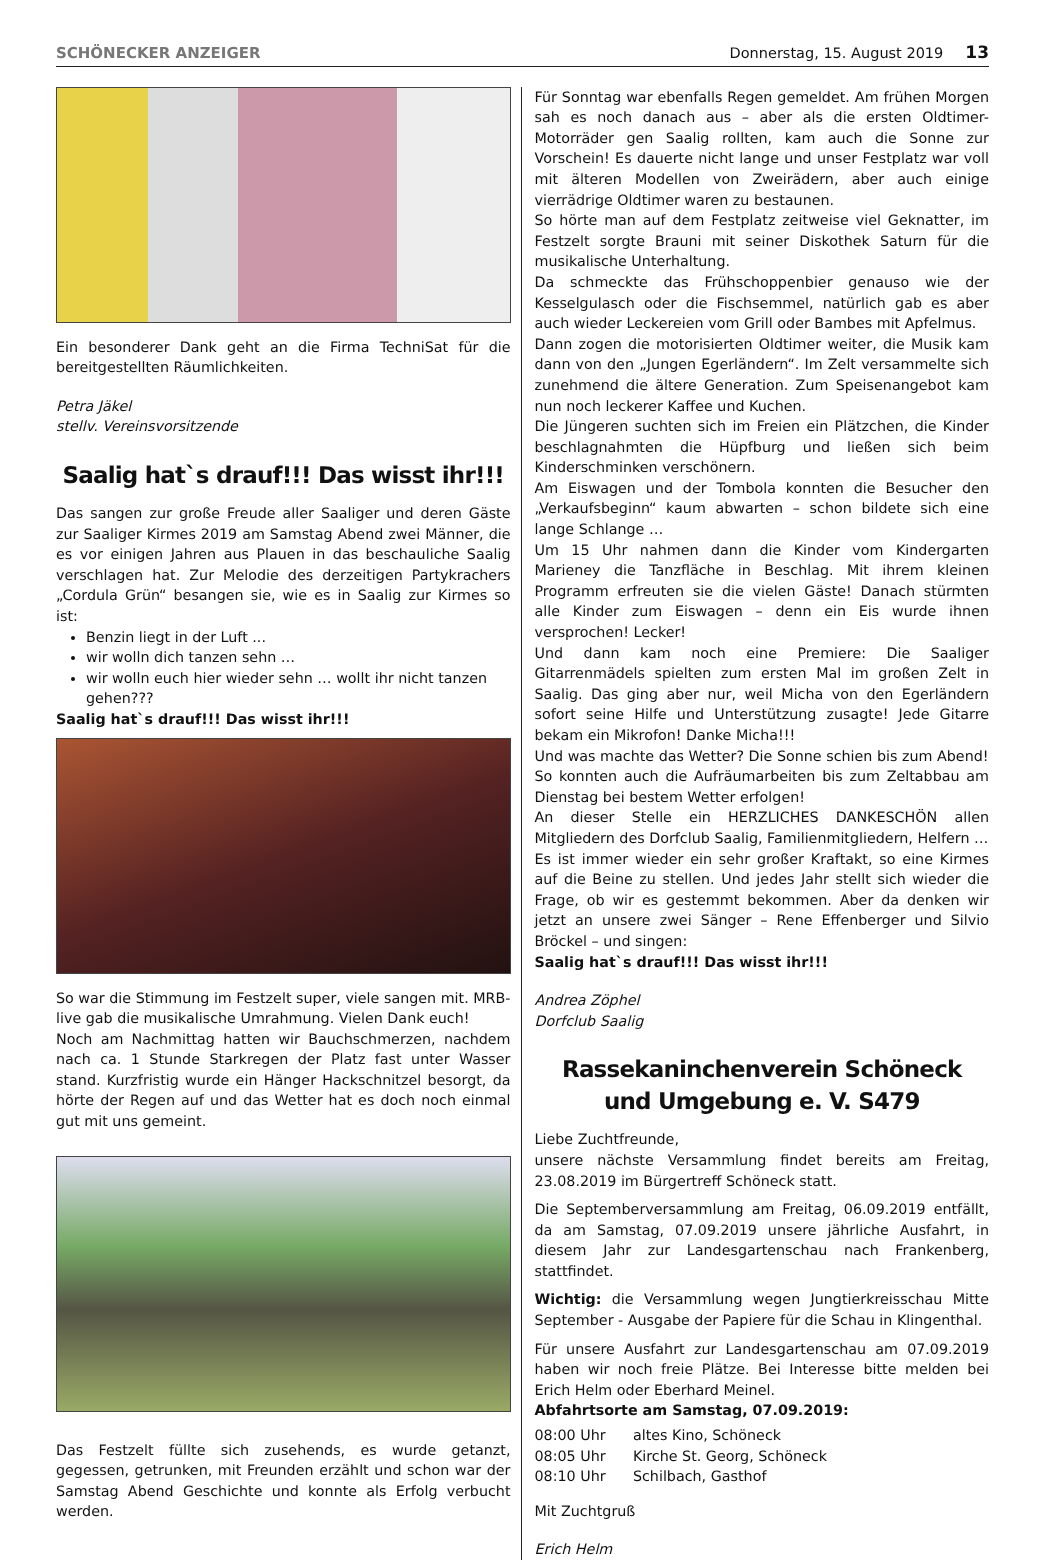SCHÖNECKER ANZEIGER Donnerstag, 15. August 2019 13
Ein besonderer Dank geht an die Firma TechniSat für die bereitgestellten Räumlichkeiten.
Petra Jäkel
stellv. Vereinsvorsitzende
Saalig hat`s drauf!!! Das wisst ihr!!!
Das sangen zur große Freude aller Saaliger und deren Gäste zur Saaliger Kirmes 2019 am Samstag Abend zwei Männer, die es vor einigen Jahren aus Plauen in das beschauliche Saalig verschlagen hat. Zur Melodie des derzeitigen Partykrachers „Cordula Grün“ besangen sie, wie es in Saalig zur Kirmes so ist:
Benzin liegt in der Luft ...
wir wolln dich tanzen sehn …
wir wolln euch hier wieder sehn … wollt ihr nicht tanzen gehen???
Saalig hat`s drauf!!! Das wisst ihr!!!
So war die Stimmung im Festzelt super, viele sangen mit. MRB-live gab die musikalische Umrahmung. Vielen Dank euch!
Noch am Nachmittag hatten wir Bauchschmerzen, nachdem nach ca. 1 Stunde Starkregen der Platz fast unter Wasser stand. Kurzfristig wurde ein Hänger Hackschnitzel besorgt, da hörte der Regen auf und das Wetter hat es doch noch einmal gut mit uns gemeint.
Das Festzelt füllte sich zusehends, es wurde getanzt, gegessen, getrunken, mit Freunden erzählt und schon war der Samstag Abend Geschichte und konnte als Erfolg verbucht werden.
Für Sonntag war ebenfalls Regen gemeldet. Am frühen Morgen sah es noch danach aus – aber als die ersten Oldtimer-Motorräder gen Saalig rollten, kam auch die Sonne zur Vorschein! Es dauerte nicht lange und unser Festplatz war voll mit älteren Modellen von Zweirädern, aber auch einige vierrädrige Oldtimer waren zu bestaunen.
So hörte man auf dem Festplatz zeitweise viel Geknatter, im Festzelt sorgte Brauni mit seiner Diskothek Saturn für die musikalische Unterhaltung.
Da schmeckte das Frühschoppenbier genauso wie der Kesselgulasch oder die Fischsemmel, natürlich gab es aber auch wieder Leckereien vom Grill oder Bambes mit Apfelmus.
Dann zogen die motorisierten Oldtimer weiter, die Musik kam dann von den „Jungen Egerländern“. Im Zelt versammelte sich zunehmend die ältere Generation. Zum Speisenangebot kam nun noch leckerer Kaffee und Kuchen.
Die Jüngeren suchten sich im Freien ein Plätzchen, die Kinder beschlagnahmten die Hüpfburg und ließen sich beim Kinderschminken verschönern.
Am Eiswagen und der Tombola konnten die Besucher den „Verkaufsbeginn“ kaum abwarten – schon bildete sich eine lange Schlange …
Um 15 Uhr nahmen dann die Kinder vom Kindergarten Marieney die Tanzfläche in Beschlag. Mit ihrem kleinen Programm erfreuten sie die vielen Gäste! Danach stürmten alle Kinder zum Eiswagen – denn ein Eis wurde ihnen versprochen! Lecker!
Und dann kam noch eine Premiere: Die Saaliger Gitarrenmädels spielten zum ersten Mal im großen Zelt in Saalig. Das ging aber nur, weil Micha von den Egerländern sofort seine Hilfe und Unterstützung zusagte! Jede Gitarre bekam ein Mikrofon! Danke Micha!!!
Und was machte das Wetter? Die Sonne schien bis zum Abend!
So konnten auch die Aufräumarbeiten bis zum Zeltabbau am Dienstag bei bestem Wetter erfolgen!
An dieser Stelle ein HERZLICHES DANKESCHÖN allen Mitgliedern des Dorfclub Saalig, Familienmitgliedern, Helfern …
Es ist immer wieder ein sehr großer Kraftakt, so eine Kirmes auf die Beine zu stellen. Und jedes Jahr stellt sich wieder die Frage, ob wir es gestemmt bekommen. Aber da denken wir jetzt an unsere zwei Sänger – Rene Effenberger und Silvio Bröckel – und singen:
Saalig hat`s drauf!!! Das wisst ihr!!!
Andrea Zöphel
Dorfclub Saalig
Rassekaninchenverein Schöneck
und Umgebung e. V. S479
Liebe Zuchtfreunde,
unsere nächste Versammlung findet bereits am Freitag, 23.08.2019 im Bürgertreff Schöneck statt.
Die Septemberversammlung am Freitag, 06.09.2019 entfällt, da am Samstag, 07.09.2019 unsere jährliche Ausfahrt, in diesem Jahr zur Landesgartenschau nach Frankenberg, stattfindet.
Wichtig: die Versammlung wegen Jungtierkreisschau Mitte September - Ausgabe der Papiere für die Schau in Klingenthal.
Für unsere Ausfahrt zur Landesgartenschau am 07.09.2019 haben wir noch freie Plätze. Bei Interesse bitte melden bei Erich Helm oder Eberhard Meinel.
Abfahrtsorte am Samstag, 07.09.2019:
08:00 Uhr altes Kino, Schöneck
08:05 Uhr Kirche St. Georg, Schöneck
08:10 Uhr Schilbach, Gasthof
Mit Zuchtgruß
Erich Helm